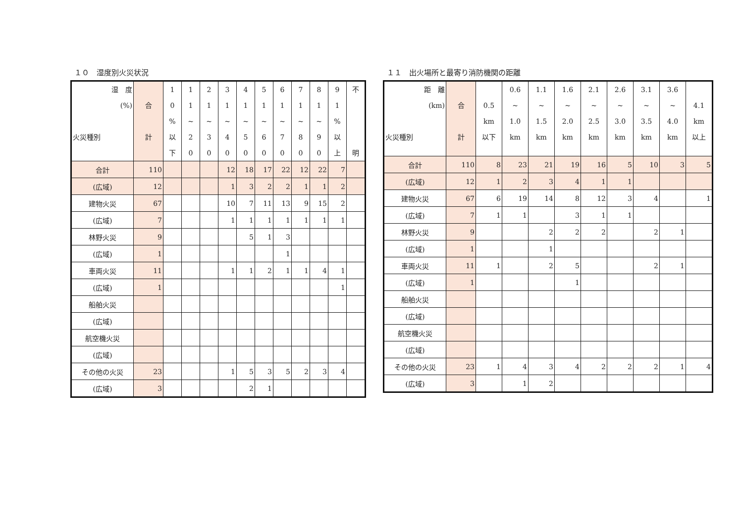１０　湿度別火災状況
| 湿 度 (%) 火災種別 | 合 計 | 1 0 % 以 下 | 1 1 ~ 2 0 | 2 1 ~ 3 0 | 3 1 ~ 4 0 | 4 1 ~ 5 0 | 5 1 ~ 6 0 | 6 1 ~ 7 0 | 7 1 ~ 8 0 | 8 1 ~ 9 0 | 9 1 % 以 上 | 不 明 |
| --- | --- | --- | --- | --- | --- | --- | --- | --- | --- | --- | --- | --- |
| 合計 | 110 | | | | 12 | 18 | 17 | 22 | 12 | 22 | 7 | |
| (広域) | 12 | | | | 1 | 3 | 2 | 2 | 1 | 1 | 2 | |
| 建物火災 | 67 | | | | 10 | 7 | 11 | 13 | 9 | 15 | 2 | |
| (広域) | 7 | | | | 1 | 1 | 1 | 1 | 1 | 1 | 1 | |
| 林野火災 | 9 | | | | | 5 | 1 | 3 | | | | |
| (広域) | 1 | | | | | | | 1 | | | | |
| 車両火災 | 11 | | | | 1 | 1 | 2 | 1 | 1 | 4 | 1 | |
| (広域) | 1 | | | | | | | | | | 1 | |
| 船舶火災 | | | | | | | | | | | | |
| (広域) | | | | | | | | | | | | |
| 航空機火災 | | | | | | | | | | | | |
| (広域) | | | | | | | | | | | | |
| その他の火災 | 23 | | | | 1 | 5 | 3 | 5 | 2 | 3 | 4 | |
| (広域) | 3 | | | | | 2 | 1 | | | | | |
１１　出火場所と最寄り消防機関の距離
| 距 離 (km) 火災種別 | 合 計 | 0.5 km 以下 | 0.6 ~ 1.0 km | 1.1 ~ 1.5 km | 1.6 ~ 2.0 km | 2.1 ~ 2.5 km | 2.6 ~ 3.0 km | 3.1 ~ 3.5 km | 3.6 ~ 4.0 km | 4.1 km 以上 |
| --- | --- | --- | --- | --- | --- | --- | --- | --- | --- | --- |
| 合計 | 110 | 8 | 23 | 21 | 19 | 16 | 5 | 10 | 3 | 5 |
| (広域) | 12 | 1 | 2 | 3 | 4 | 1 | 1 | | | |
| 建物火災 | 67 | 6 | 19 | 14 | 8 | 12 | 3 | 4 | | 1 |
| (広域) | 7 | 1 | 1 | | 3 | 1 | 1 | | | |
| 林野火災 | 9 | | | 2 | 2 | 2 | | 2 | 1 | |
| (広域) | 1 | | | 1 | | | | | | |
| 車両火災 | 11 | 1 | | 2 | 5 | | | 2 | 1 | |
| (広域) | 1 | | | | 1 | | | | | |
| 船舶火災 | | | | | | | | | | |
| (広域) | | | | | | | | | | |
| 航空機火災 | | | | | | | | | | |
| (広域) | | | | | | | | | | |
| その他の火災 | 23 | 1 | 4 | 3 | 4 | 2 | 2 | 2 | 1 | 4 |
| (広域) | 3 | | 1 | 2 | | | | | | |